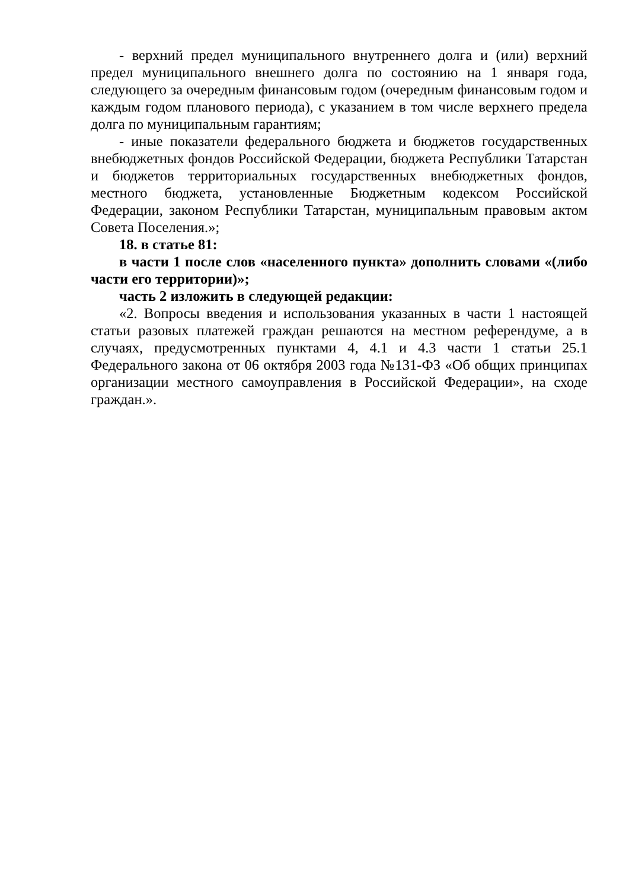- верхний предел муниципального внутреннего долга и (или) верхний предел муниципального внешнего долга по состоянию на 1 января года, следующего за очередным финансовым годом (очередным финансовым годом и каждым годом планового периода), с указанием в том числе верхнего предела долга по муниципальным гарантиям;
- иные показатели федерального бюджета и бюджетов государственных внебюджетных фондов Российской Федерации, бюджета Республики Татарстан и бюджетов территориальных государственных внебюджетных фондов, местного бюджета, установленные Бюджетным кодексом Российской Федерации, законом Республики Татарстан, муниципальным правовым актом Совета Поселения.»;
18. в статье 81:
в части 1 после слов «населенного пункта» дополнить словами «(либо части его территории)»;
часть 2 изложить в следующей редакции:
«2. Вопросы введения и использования указанных в части 1 настоящей статьи разовых платежей граждан решаются на местном референдуме, а в случаях, предусмотренных пунктами 4, 4.1 и 4.3 части 1 статьи 25.1 Федерального закона от 06 октября 2003 года №131-ФЗ «Об общих принципах организации местного самоуправления в Российской Федерации», на сходе граждан.».